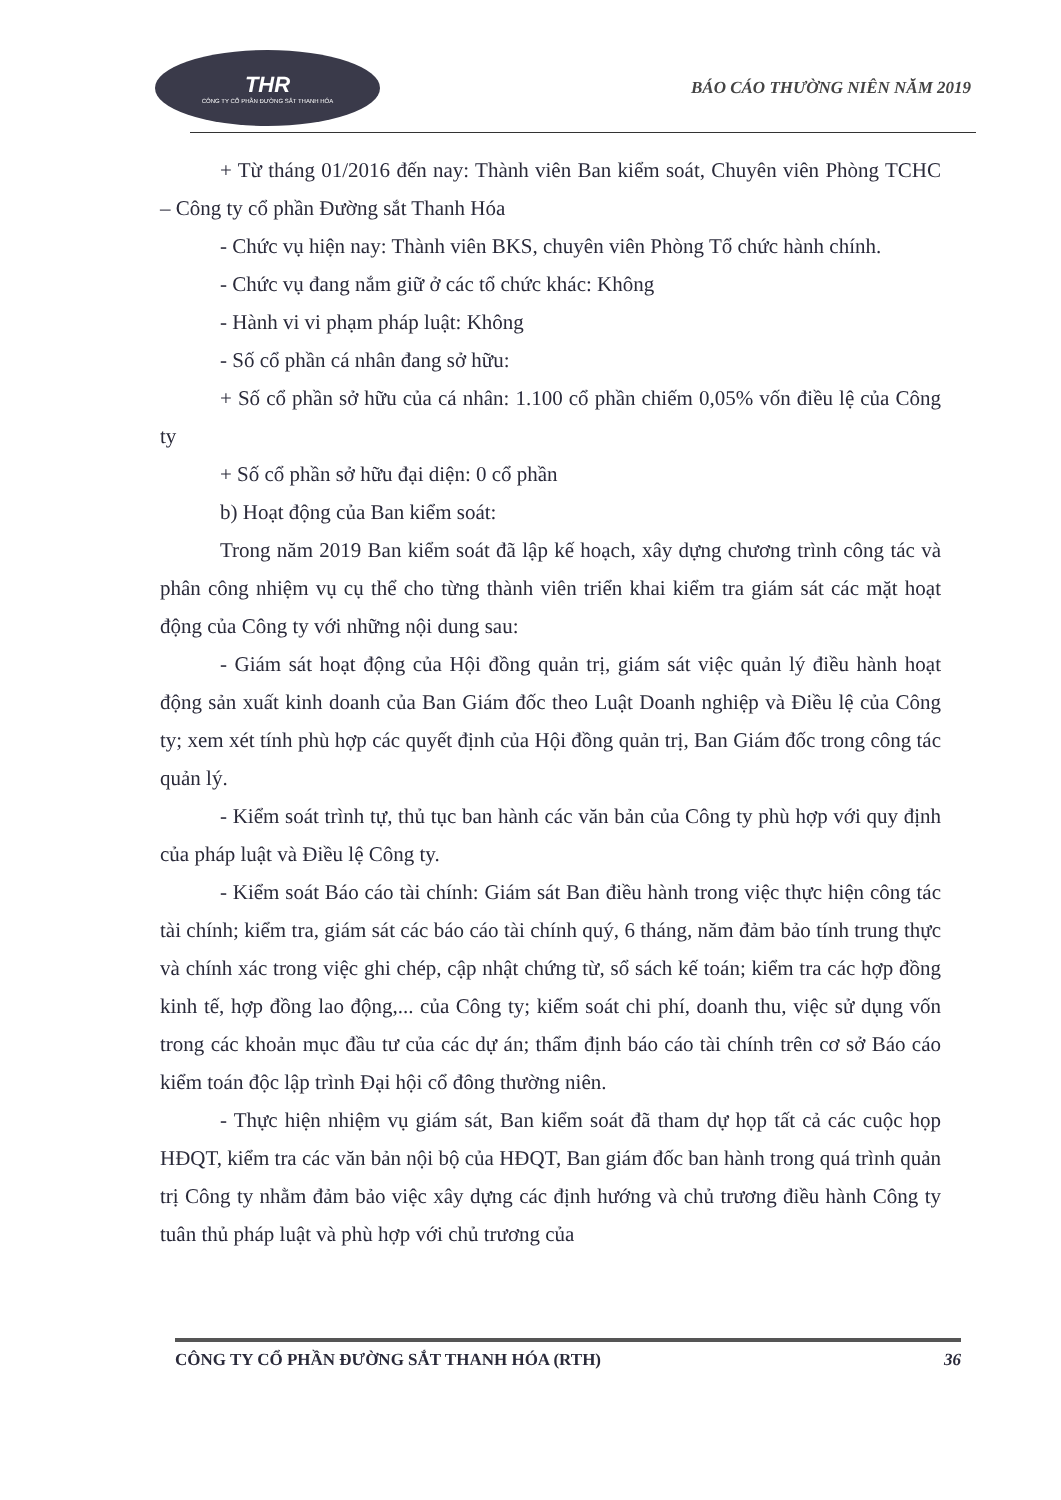THR
CÔNG TY CỔ PHẦN ĐƯỜNG SẮT THANH HÓA
BÁO CÁO THƯỜNG NIÊN NĂM 2019
+ Từ tháng 01/2016 đến nay: Thành viên Ban kiểm soát, Chuyên viên Phòng TCHC – Công ty cổ phần Đường sắt Thanh Hóa
- Chức vụ hiện nay: Thành viên BKS, chuyên viên Phòng Tổ chức hành chính.
- Chức vụ đang nắm giữ ở các tổ chức khác: Không
- Hành vi vi phạm pháp luật: Không
- Số cổ phần cá nhân đang sở hữu:
+ Số cổ phần sở hữu của cá nhân: 1.100 cổ phần chiếm 0,05% vốn điều lệ của Công ty
+ Số cổ phần sở hữu đại diện: 0 cổ phần
b) Hoạt động của Ban kiểm soát:
Trong năm 2019 Ban kiểm soát đã lập kế hoạch, xây dựng chương trình công tác và phân công nhiệm vụ cụ thể cho từng thành viên triển khai kiểm tra giám sát các mặt hoạt động của Công ty với những nội dung sau:
- Giám sát hoạt động của Hội đồng quản trị, giám sát việc quản lý điều hành hoạt động sản xuất kinh doanh của Ban Giám đốc theo Luật Doanh nghiệp và Điều lệ của Công ty; xem xét tính phù hợp các quyết định của Hội đồng quản trị, Ban Giám đốc trong công tác quản lý.
- Kiểm soát trình tự, thủ tục ban hành các văn bản của Công ty phù hợp với quy định của pháp luật và Điều lệ Công ty.
- Kiểm soát Báo cáo tài chính: Giám sát Ban điều hành trong việc thực hiện công tác tài chính; kiểm tra, giám sát các báo cáo tài chính quý, 6 tháng, năm đảm bảo tính trung thực và chính xác trong việc ghi chép, cập nhật chứng từ, sổ sách kế toán; kiểm tra các hợp đồng kinh tế, hợp đồng lao động,... của Công ty; kiểm soát chi phí, doanh thu, việc sử dụng vốn trong các khoản mục đầu tư của các dự án; thẩm định báo cáo tài chính trên cơ sở Báo cáo kiểm toán độc lập trình Đại hội cổ đông thường niên.
- Thực hiện nhiệm vụ giám sát, Ban kiểm soát đã tham dự họp tất cả các cuộc họp HĐQT, kiểm tra các văn bản nội bộ của HĐQT, Ban giám đốc ban hành trong quá trình quản trị Công ty nhằm đảm bảo việc xây dựng các định hướng và chủ trương điều hành Công ty tuân thủ pháp luật và phù hợp với chủ trương của
CÔNG TY CỔ PHẦN ĐƯỜNG SẮT THANH HÓA (RTH) 36